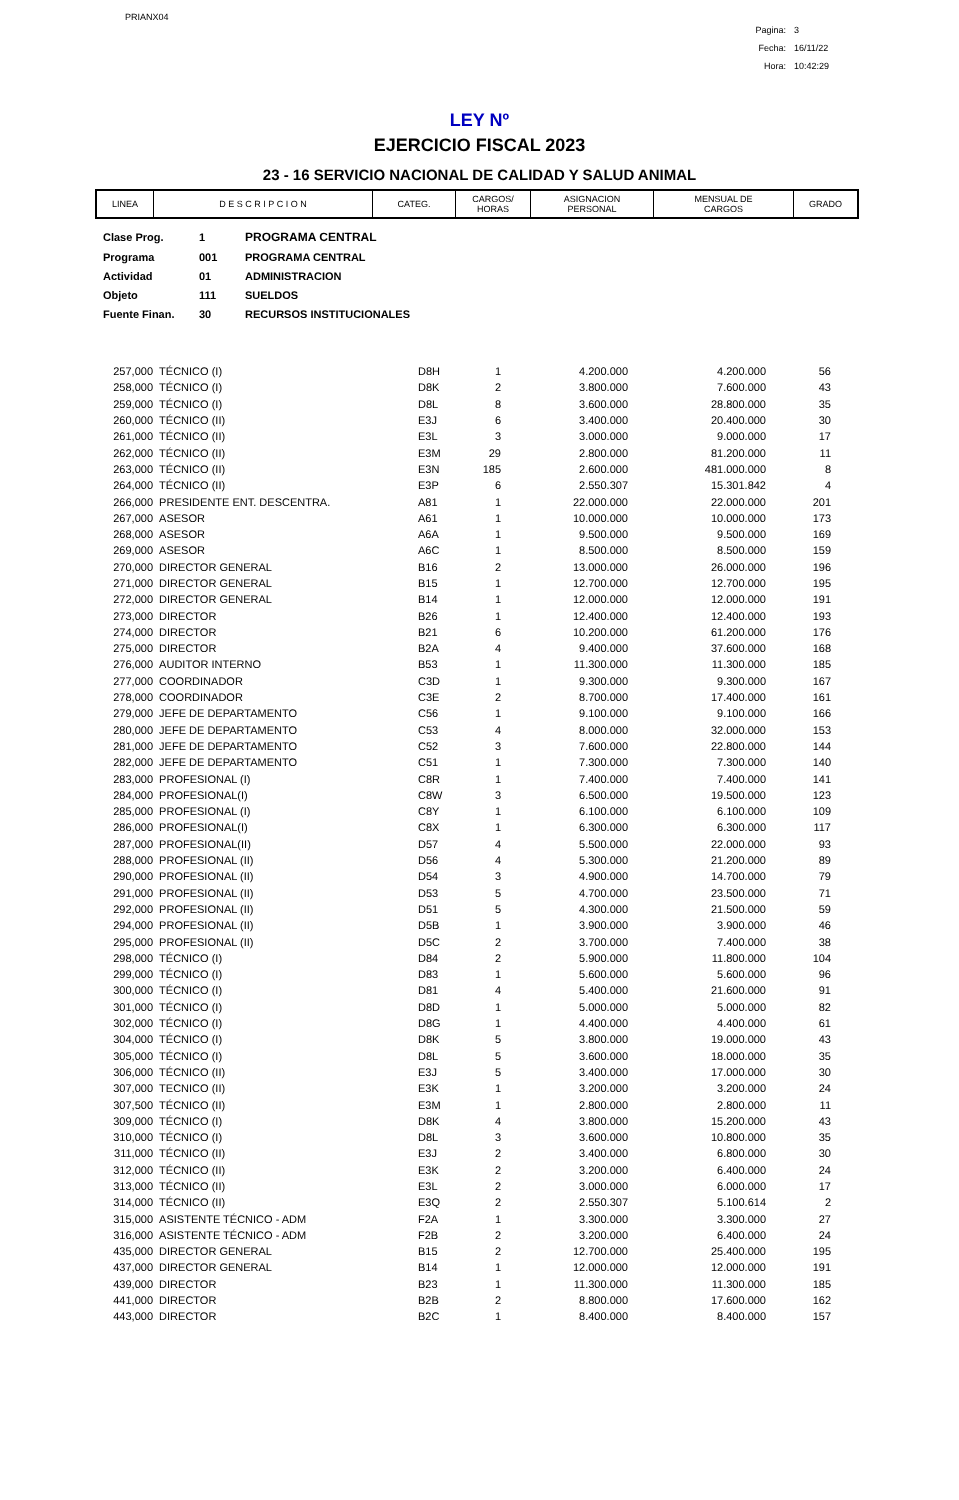PRIANX04
| Pagina: | 3 |
| Fecha: | 16/11/22 |
| Hora: | 10:42:29 |
LEY Nº
EJERCICIO FISCAL 2023
23 - 16 SERVICIO NACIONAL DE CALIDAD Y SALUD ANIMAL
| LINEA | D E S C R I P C I O N | CATEG. | CARGOS/ HORAS | ASIGNACION PERSONAL | MENSUAL DE CARGOS | GRADO |
| --- | --- | --- | --- | --- | --- | --- |
| Clase Prog. | 1 | PROGRAMA CENTRAL |
| Programa | 001 | PROGRAMA CENTRAL |
| Actividad | 01 | ADMINISTRACION |
| Objeto | 111 | SUELDOS |
| Fuente Finan. | 30 | RECURSOS INSTITUCIONALES |
| 257,000 | TÉCNICO (I) | D8H | 1 | 4.200.000 | 4.200.000 | 56 |
| 258,000 | TÉCNICO (I) | D8K | 2 | 3.800.000 | 7.600.000 | 43 |
| 259,000 | TÉCNICO (I) | D8L | 8 | 3.600.000 | 28.800.000 | 35 |
| 260,000 | TÉCNICO (II) | E3J | 6 | 3.400.000 | 20.400.000 | 30 |
| 261,000 | TÉCNICO (II) | E3L | 3 | 3.000.000 | 9.000.000 | 17 |
| 262,000 | TÉCNICO (II) | E3M | 29 | 2.800.000 | 81.200.000 | 11 |
| 263,000 | TÉCNICO (II) | E3N | 185 | 2.600.000 | 481.000.000 | 8 |
| 264,000 | TÉCNICO (II) | E3P | 6 | 2.550.307 | 15.301.842 | 4 |
| 266,000 | PRESIDENTE ENT. DESCENTRA. | A81 | 1 | 22.000.000 | 22.000.000 | 201 |
| 267,000 | ASESOR | A61 | 1 | 10.000.000 | 10.000.000 | 173 |
| 268,000 | ASESOR | A6A | 1 | 9.500.000 | 9.500.000 | 169 |
| 269,000 | ASESOR | A6C | 1 | 8.500.000 | 8.500.000 | 159 |
| 270,000 | DIRECTOR GENERAL | B16 | 2 | 13.000.000 | 26.000.000 | 196 |
| 271,000 | DIRECTOR GENERAL | B15 | 1 | 12.700.000 | 12.700.000 | 195 |
| 272,000 | DIRECTOR GENERAL | B14 | 1 | 12.000.000 | 12.000.000 | 191 |
| 273,000 | DIRECTOR | B26 | 1 | 12.400.000 | 12.400.000 | 193 |
| 274,000 | DIRECTOR | B21 | 6 | 10.200.000 | 61.200.000 | 176 |
| 275,000 | DIRECTOR | B2A | 4 | 9.400.000 | 37.600.000 | 168 |
| 276,000 | AUDITOR INTERNO | B53 | 1 | 11.300.000 | 11.300.000 | 185 |
| 277,000 | COORDINADOR | C3D | 1 | 9.300.000 | 9.300.000 | 167 |
| 278,000 | COORDINADOR | C3E | 2 | 8.700.000 | 17.400.000 | 161 |
| 279,000 | JEFE DE DEPARTAMENTO | C56 | 1 | 9.100.000 | 9.100.000 | 166 |
| 280,000 | JEFE DE DEPARTAMENTO | C53 | 4 | 8.000.000 | 32.000.000 | 153 |
| 281,000 | JEFE DE DEPARTAMENTO | C52 | 3 | 7.600.000 | 22.800.000 | 144 |
| 282,000 | JEFE DE DEPARTAMENTO | C51 | 1 | 7.300.000 | 7.300.000 | 140 |
| 283,000 | PROFESIONAL (I) | C8R | 1 | 7.400.000 | 7.400.000 | 141 |
| 284,000 | PROFESIONAL(I) | C8W | 3 | 6.500.000 | 19.500.000 | 123 |
| 285,000 | PROFESIONAL (I) | C8Y | 1 | 6.100.000 | 6.100.000 | 109 |
| 286,000 | PROFESIONAL(I) | C8X | 1 | 6.300.000 | 6.300.000 | 117 |
| 287,000 | PROFESIONAL(II) | D57 | 4 | 5.500.000 | 22.000.000 | 93 |
| 288,000 | PROFESIONAL (II) | D56 | 4 | 5.300.000 | 21.200.000 | 89 |
| 290,000 | PROFESIONAL (II) | D54 | 3 | 4.900.000 | 14.700.000 | 79 |
| 291,000 | PROFESIONAL (II) | D53 | 5 | 4.700.000 | 23.500.000 | 71 |
| 292,000 | PROFESIONAL (II) | D51 | 5 | 4.300.000 | 21.500.000 | 59 |
| 294,000 | PROFESIONAL (II) | D5B | 1 | 3.900.000 | 3.900.000 | 46 |
| 295,000 | PROFESIONAL (II) | D5C | 2 | 3.700.000 | 7.400.000 | 38 |
| 298,000 | TÉCNICO (I) | D84 | 2 | 5.900.000 | 11.800.000 | 104 |
| 299,000 | TÉCNICO (I) | D83 | 1 | 5.600.000 | 5.600.000 | 96 |
| 300,000 | TÉCNICO (I) | D81 | 4 | 5.400.000 | 21.600.000 | 91 |
| 301,000 | TÉCNICO (I) | D8D | 1 | 5.000.000 | 5.000.000 | 82 |
| 302,000 | TÉCNICO (I) | D8G | 1 | 4.400.000 | 4.400.000 | 61 |
| 304,000 | TÉCNICO (I) | D8K | 5 | 3.800.000 | 19.000.000 | 43 |
| 305,000 | TÉCNICO (I) | D8L | 5 | 3.600.000 | 18.000.000 | 35 |
| 306,000 | TÉCNICO (II) | E3J | 5 | 3.400.000 | 17.000.000 | 30 |
| 307,000 | TECNICO (II) | E3K | 1 | 3.200.000 | 3.200.000 | 24 |
| 307,500 | TÉCNICO (II) | E3M | 1 | 2.800.000 | 2.800.000 | 11 |
| 309,000 | TÉCNICO (I) | D8K | 4 | 3.800.000 | 15.200.000 | 43 |
| 310,000 | TÉCNICO (I) | D8L | 3 | 3.600.000 | 10.800.000 | 35 |
| 311,000 | TÉCNICO (II) | E3J | 2 | 3.400.000 | 6.800.000 | 30 |
| 312,000 | TÉCNICO (II) | E3K | 2 | 3.200.000 | 6.400.000 | 24 |
| 313,000 | TÉCNICO (II) | E3L | 2 | 3.000.000 | 6.000.000 | 17 |
| 314,000 | TÉCNICO (II) | E3Q | 2 | 2.550.307 | 5.100.614 | 2 |
| 315,000 | ASISTENTE TÉCNICO - ADM | F2A | 1 | 3.300.000 | 3.300.000 | 27 |
| 316,000 | ASISTENTE TÉCNICO - ADM | F2B | 2 | 3.200.000 | 6.400.000 | 24 |
| 435,000 | DIRECTOR GENERAL | B15 | 2 | 12.700.000 | 25.400.000 | 195 |
| 437,000 | DIRECTOR GENERAL | B14 | 1 | 12.000.000 | 12.000.000 | 191 |
| 439,000 | DIRECTOR | B23 | 1 | 11.300.000 | 11.300.000 | 185 |
| 441,000 | DIRECTOR | B2B | 2 | 8.800.000 | 17.600.000 | 162 |
| 443,000 | DIRECTOR | B2C | 1 | 8.400.000 | 8.400.000 | 157 |